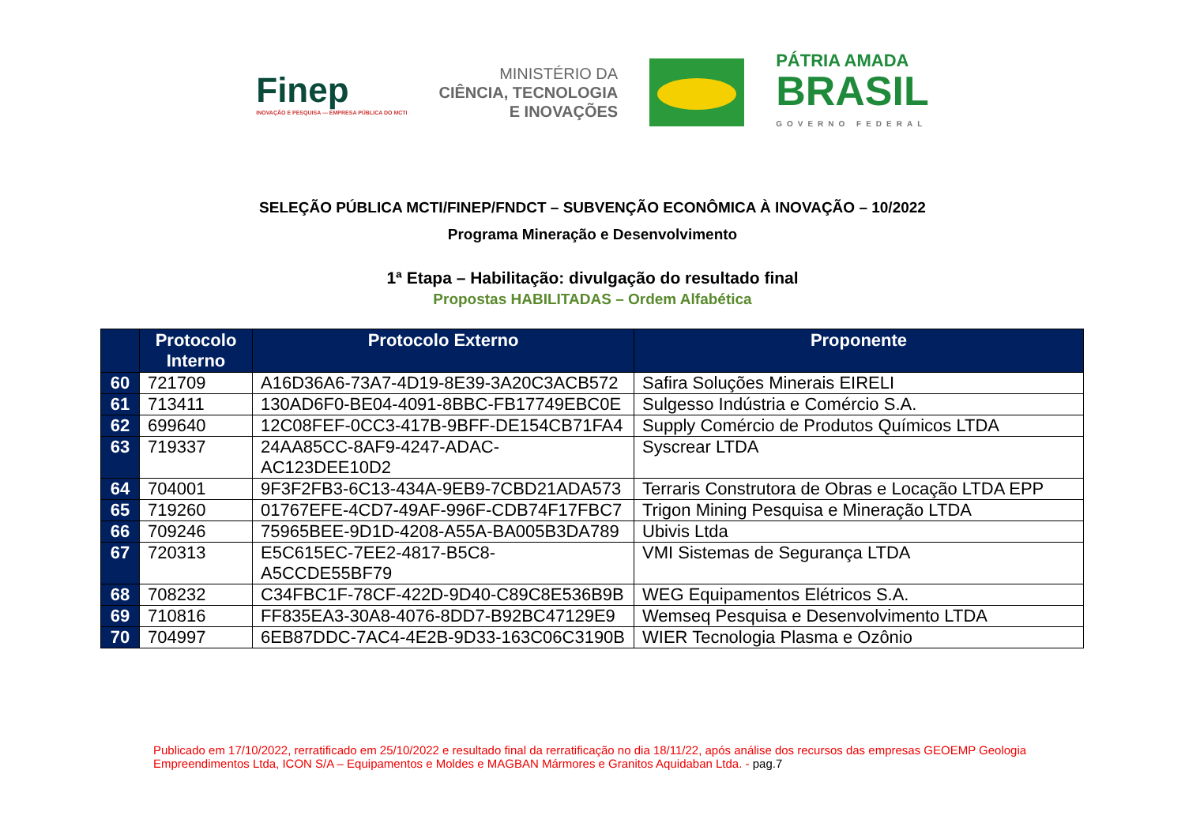Finep
INOVAÇÃO E PESQUISA — EMPRESA PÚBLICA DO MCTI
MINISTÉRIO DA
CIÊNCIA, TECNOLOGIA
E INOVAÇÕES
PÁTRIA AMADA
BRASIL
GOVERNO FEDERAL
SELEÇÃO PÚBLICA MCTI/FINEP/FNDCT – SUBVENÇÃO ECONÔMICA À INOVAÇÃO – 10/2022
Programa Mineração e Desenvolvimento
1ª Etapa – Habilitação: divulgação do resultado final
Propostas HABILITADAS – Ordem Alfabética
| | Protocolo Interno | Protocolo Externo | Proponente |
| --- | --- | --- | --- |
| 60 | 721709 | A16D36A6-73A7-4D19-8E39-3A20C3ACB572 | Safira Soluções Minerais EIRELI |
| 61 | 713411 | 130AD6F0-BE04-4091-8BBC-FB17749EBC0E | Sulgesso Indústria e Comércio S.A. |
| 62 | 699640 | 12C08FEF-0CC3-417B-9BFF-DE154CB71FA4 | Supply Comércio de Produtos Químicos LTDA |
| 63 | 719337 | 24AA85CC-8AF9-4247-ADAC- AC123DEE10D2 | Syscrear LTDA |
| 64 | 704001 | 9F3F2FB3-6C13-434A-9EB9-7CBD21ADA573 | Terraris Construtora de Obras e Locação LTDA EPP |
| 65 | 719260 | 01767EFE-4CD7-49AF-996F-CDB74F17FBC7 | Trigon Mining Pesquisa e Mineração LTDA |
| 66 | 709246 | 75965BEE-9D1D-4208-A55A-BA005B3DA789 | Ubivis Ltda |
| 67 | 720313 | E5C615EC-7EE2-4817-B5C8- A5CCDE55BF79 | VMI Sistemas de Segurança LTDA |
| 68 | 708232 | C34FBC1F-78CF-422D-9D40-C89C8E536B9B | WEG Equipamentos Elétricos S.A. |
| 69 | 710816 | FF835EA3-30A8-4076-8DD7-B92BC47129E9 | Wemseq Pesquisa e Desenvolvimento LTDA |
| 70 | 704997 | 6EB87DDC-7AC4-4E2B-9D33-163C06C3190B | WIER Tecnologia Plasma e Ozônio |
Publicado em 17/10/2022, rerratificado em 25/10/2022 e resultado final da rerratificação no dia 18/11/22, após análise dos recursos das empresas GEOEMP Geologia Empreendimentos Ltda, ICON S/A – Equipamentos e Moldes e MAGBAN Mármores e Granitos Aquidaban Ltda. - pag.7